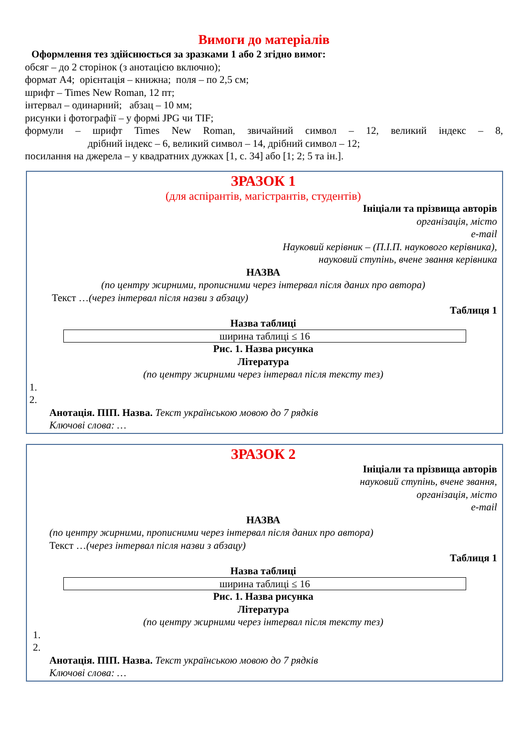Вимоги до матеріалів
Оформлення тез здійснюється за зразками 1 або 2 згідно вимог:
обсяг – до 2 сторінок (з анотацією включно);
формат А4; орієнтація – книжна; поля – по 2,5 см;
шрифт – Times New Roman, 12 пт;
інтервал – одинарний; абзац – 10 мм;
рисунки і фотографії – у формі JPG чи TIF;
формули – шрифт Times New Roman, звичайний символ – 12, великий індекс – 8,
дрібний індекс – 6, великий символ – 14, дрібний символ – 12;
посилання на джерела – у квадратних дужках [1, с. 34] або [1; 2; 5 та ін.].
ЗРАЗОК 1
(для аспірантів, магістрантів, студентів)
Ініціали та прізвища авторів
організація, місто
e-mail
Науковий керівник – (П.І.П. наукового керівника),
науковий ступінь, вчене звання керівника
НАЗВА
(по центру жирними, прописними через інтервал після даних про автора)
Текст …(через інтервал після назви з абзацу)
Таблиця 1
Назва таблиці
| ширина таблиці ≤ 16 |
Рис. 1. Назва рисунка
Література
(по центру жирними через інтервал після тексту тез)
1.
2.
Анотація. ПІП. Назва. Текст українською мовою до 7 рядків
Ключові слова: …
ЗРАЗОК 2
Ініціали та прізвища авторів
науковий ступінь, вчене звання,
організація, місто
e-mail
НАЗВА
(по центру жирними, прописними через інтервал після даних про автора)
Текст …(через інтервал після назви з абзацу)
Таблиця 1
Назва таблиці
| ширина таблиці ≤ 16 |
Рис. 1. Назва рисунка
Література
(по центру жирними через інтервал після тексту тез)
1.
2.
Анотація. ПІП. Назва. Текст українською мовою до 7 рядків
Ключові слова: …